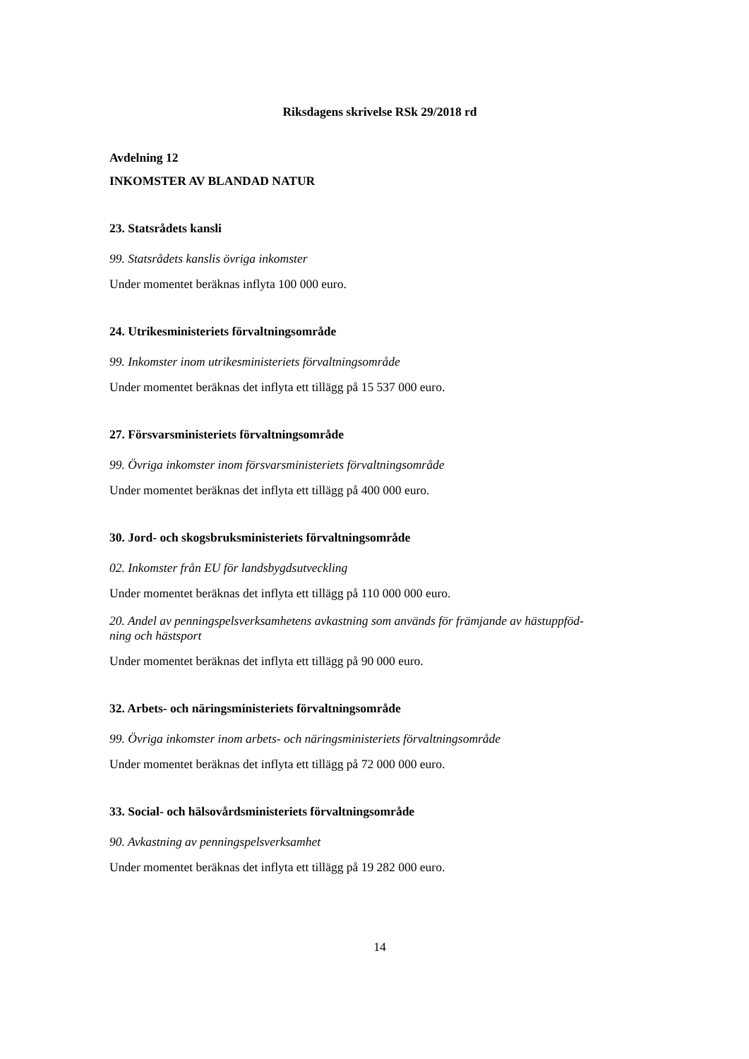Riksdagens skrivelse RSk 29/2018 rd
Avdelning 12
INKOMSTER AV BLANDAD NATUR
23. Statsrådets kansli
99. Statsrådets kanslis övriga inkomster
Under momentet beräknas inflyta 100 000 euro.
24. Utrikesministeriets förvaltningsområde
99. Inkomster inom utrikesministeriets förvaltningsområde
Under momentet beräknas det inflyta ett tillägg på 15 537 000 euro.
27. Försvarsministeriets förvaltningsområde
99. Övriga inkomster inom försvarsministeriets förvaltningsområde
Under momentet beräknas det inflyta ett tillägg på 400 000 euro.
30. Jord- och skogsbruksministeriets förvaltningsområde
02. Inkomster från EU för landsbygdsutveckling
Under momentet beräknas det inflyta ett tillägg på 110 000 000 euro.
20. Andel av penningspelsverksamhetens avkastning som används för främjande av hästuppföd-
ning och hästsport
Under momentet beräknas det inflyta ett tillägg på 90 000 euro.
32. Arbets- och näringsministeriets förvaltningsområde
99. Övriga inkomster inom arbets- och näringsministeriets förvaltningsområde
Under momentet beräknas det inflyta ett tillägg på 72 000 000 euro.
33. Social- och hälsovårdsministeriets förvaltningsområde
90. Avkastning av penningspelsverksamhet
Under momentet beräknas det inflyta ett tillägg på 19 282 000 euro.
14